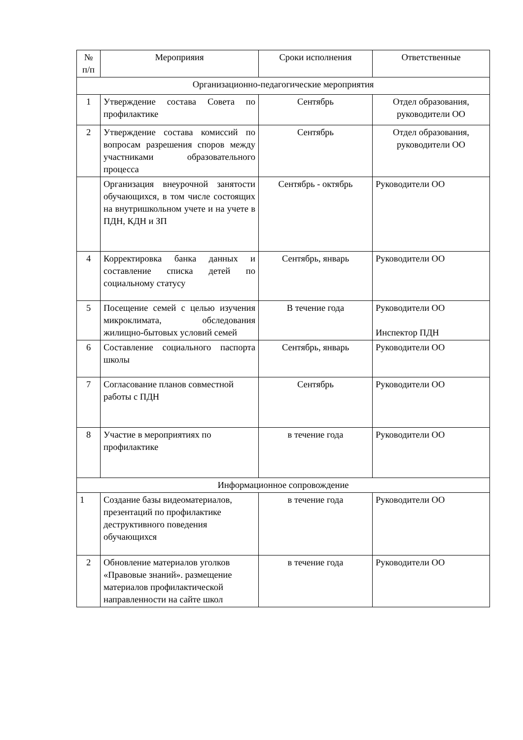| № п/п | Мероприяия | Сроки исполнения | Ответственные |
| --- | --- | --- | --- |
| Организационно-педагогические мероприятия | | | |
| 1 | Утверждение состава Совета по профилактике | Сентябрь | Отдел образования, руководители ОО |
| 2 | Утверждение состава комиссий по вопросам разрешения споров между участниками образовательного процесса | Сентябрь | Отдел образования, руководители ОО |
| | Организация внеурочной занятости обучающихся, в том числе состоящих на внутришкольном учете и на учете в ПДН, КДН и ЗП | Сентябрь - октябрь | Руководители ОО |
| 4 | Корректировка банка данных и составление списка детей по социальному статусу | Сентябрь, январь | Руководители ОО |
| 5 | Посещение семей с целью изучения микроклимата, обследования жилищно-бытовых условий семей | В течение года | Руководители ОО Инспектор ПДН |
| 6 | Составление социального паспорта школы | Сентябрь, январь | Руководители ОО |
| 7 | Согласование планов совместной работы с ПДН | Сентябрь | Руководители ОО |
| 8 | Участие в мероприятиях по профилактике | в течение года | Руководители ОО |
| Информационное сопровождение | | | |
| 1 | Создание базы видеоматериалов, презентаций по профилактике деструктивного поведения обучающихся | в течение года | Руководители ОО |
| 2 | Обновление материалов уголков «Правовые знаний». размещение материалов профилактической направленности на сайте школ | в течение года | Руководители ОО |